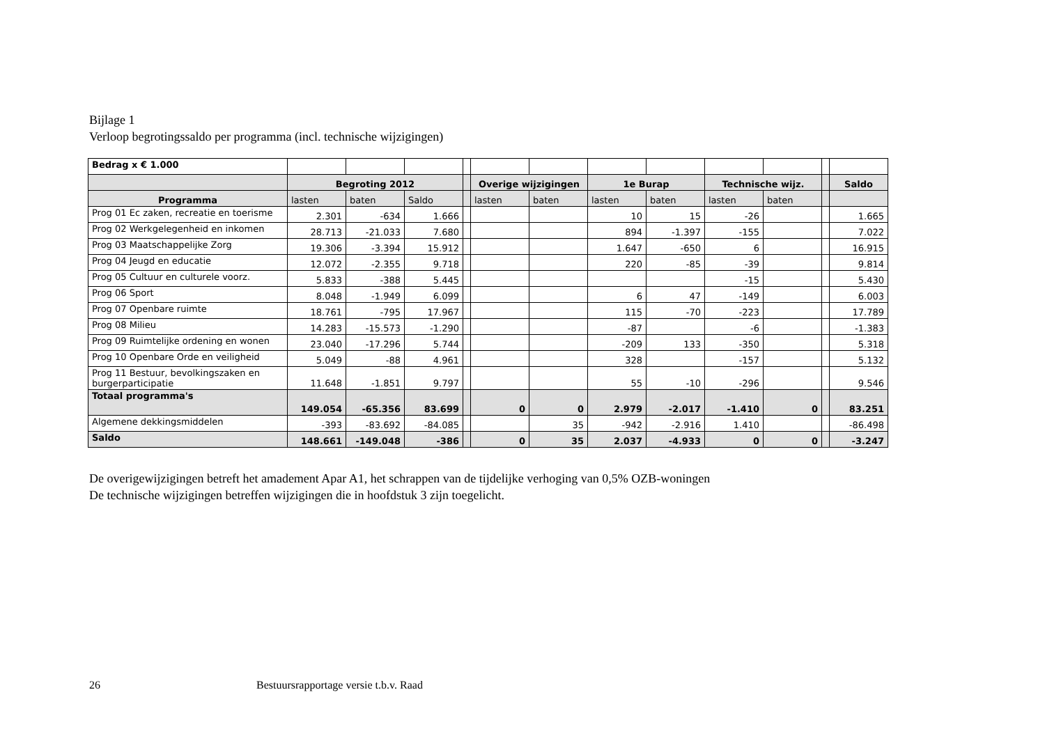Bijlage 1
Verloop begrotingssaldo per programma (incl. technische wijzigingen)
| Bedrag x € 1.000 | | | | | | | | | | | | |
| | Begroting 2012 | | | | Overige wijzigingen | | 1e Burap | | Technische wijz. | | | Saldo |
| Programma | lasten | baten | Saldo | | lasten | baten | lasten | baten | lasten | baten | | |
| Prog 01 Ec zaken, recreatie en toerisme | 2.301 | -634 | 1.666 | | | | 10 | 15 | -26 | | | 1.665 |
| Prog 02 Werkgelegenheid en inkomen | 28.713 | -21.033 | 7.680 | | | | 894 | -1.397 | -155 | | | 7.022 |
| Prog 03 Maatschappelijke Zorg | 19.306 | -3.394 | 15.912 | | | | 1.647 | -650 | 6 | | | 16.915 |
| Prog 04 Jeugd en educatie | 12.072 | -2.355 | 9.718 | | | | 220 | -85 | -39 | | | 9.814 |
| Prog 05 Cultuur en culturele voorz. | 5.833 | -388 | 5.445 | | | | | | -15 | | | 5.430 |
| Prog 06 Sport | 8.048 | -1.949 | 6.099 | | | | 6 | 47 | -149 | | | 6.003 |
| Prog 07 Openbare ruimte | 18.761 | -795 | 17.967 | | | | 115 | -70 | -223 | | | 17.789 |
| Prog 08 Milieu | 14.283 | -15.573 | -1.290 | | | | -87 | | -6 | | | -1.383 |
| Prog 09 Ruimtelijke ordening en wonen | 23.040 | -17.296 | 5.744 | | | | -209 | 133 | -350 | | | 5.318 |
| Prog 10 Openbare Orde en veiligheid | 5.049 | -88 | 4.961 | | | | 328 | | -157 | | | 5.132 |
| Prog 11 Bestuur, bevolkingszaken en burgerparticipatie | 11.648 | -1.851 | 9.797 | | | | 55 | -10 | -296 | | | 9.546 |
| Totaal programma's | 149.054 | -65.356 | 83.699 | | 0 | 0 | 2.979 | -2.017 | -1.410 | 0 | | 83.251 |
| Algemene dekkingsmiddelen | -393 | -83.692 | -84.085 | | | 35 | -942 | -2.916 | 1.410 | | | -86.498 |
| Saldo | 148.661 | -149.048 | -386 | | 0 | 35 | 2.037 | -4.933 | 0 | 0 | | -3.247 |
De overigewijzigingen betreft het amadement Apar A1, het schrappen van de tijdelijke verhoging van 0,5% OZB-woningen
De technische wijzigingen betreffen wijzigingen die in hoofdstuk 3 zijn toegelicht.
26 Bestuursrapportage versie t.b.v. Raad